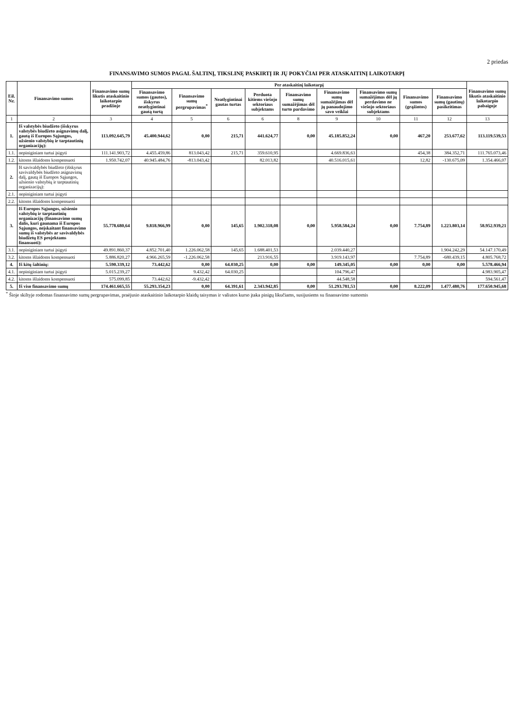2 priedas
FINANSAVIMO SUMOS PAGAL ŠALTINĮ, TIKSLINĘ PASKIRTĮ IR JŲ POKYČIAI PER ATASKAITINĮ LAIKOTARPĮ
| Eil. Nr. | Finansavimo sumos | Finansavimo sumų likutis ataskaitinio laikotarpio pradžioje | Per ataskaitinį laikotarpį | | | | | | | | | Finansavimo sumų likutis ataskaitinio laikotarpio pabaigoje |
| --- | --- | --- | --- | --- | --- | --- | --- | --- | --- | --- | --- | --- |
| | | | Finansavimo sumos (gautos), išskyrus neatlygintinai gautą turtą | Finansavimo sumų pergrupavimas<sup>*</sup> | Neatlygintinai gautas turtas | Perduota kitiems viešojo sektoriaus subjektams | Finansavimo sumų sumažėjimas dėl turto pardavimo | Finansavimo sumų sumažėjimas dėl jų panaudojimo savo veiklai | Finansavimo sumų sumažėjimas dėl jų perdavimo ne viešojo sektoriaus subjektams | Finansavimo sumos (grąžintos) | Finansavimo sumų (gautinų) pasikeitimas | |
| 1 | 2 | 3 | 4 | 5 | 6 | 6 | 8 | 9 | 10 | 11 | 12 | 13 |
| 1. | Iš valstybės biudžeto (išskyrus valstybės biudžeto asignavimų dalį, gautą iš Europos Sąjungos, užsienio valstybių ir tarptautinių organizacijų): | 113.092.645,79 | 45.400.944,62 | 0,00 | 215,71 | 441.624,77 | 0,00 | 45.185.852,24 | 0,00 | 467,20 | 253.677,62 | 113.119.539,53 |
| 1.1. | nepiniginiam turtui įsigyti | 111.141.903,72 | 4.455.459,86 | 813.043,42 | 215,71 | 359.610,95 | | 4.669.836,63 | | 454,38 | 384.352,71 | 111.765.073,46 |
| 1.2. | kitoms išlaidoms kompensuoti | 1.950.742,07 | 40.945.484,76 | -813.043,42 | | 82.013,82 | | 40.516.015,61 | | 12,82 | -130.675,09 | 1.354.466,07 |
| 2. | Iš savivaldybės biudžeto (išskyrus savivaldybės biudžeto asignavimų dalį, gautą iš Europos Sąjungos, užsienio valstybių ir tarptautinių organizacijų): | | | | | | | | | | | |
| 2.1. | nepiniginiam turtui įsigyti | | | | | | | | | | | |
| 2.2. | kitoms išlaidoms kompensuoti | | | | | | | | | | | |
| 3. | Iš Europos Sąjungos, užsienio valstybių ir tarptautinių organizacijų (finansavimo sumų dalis, kuri gaunama iš Europos Sąjungos, neįskaitant finansavimo sumų iš valstybės ar savivaldybės biudžetų ES projektams finansuoti): | 55.778.680,64 | 9.818.966,99 | 0,00 | 145,65 | 1.902.318,08 | 0,00 | 5.958.584,24 | 0,00 | 7.754,89 | 1.223.803,14 | 58.952.939,21 |
| 3.1. | nepiniginiam turtui įsigyti | 49.891.860,37 | 4.852.701,40 | 1.226.062,58 | 145,65 | 1.688.401,53 | | 2.039.440,27 | | | 1.904.242,29 | 54.147.170,49 |
| 3.2. | kitoms išlaidoms kompensuoti | 5.886.820,27 | 4.966.265,59 | -1.226.062,58 | | 213.916,55 | | 3.919.143,97 | | 7.754,89 | -680.439,15 | 4.805.768,72 |
| 4. | Iš kitų šaltinių: | 5.590.339,12 | 73.442,62 | 0,00 | 64.030,25 | 0,00 | 0,00 | 149.345,05 | 0,00 | 0,00 | 0,00 | 5.578.466,94 |
| 4.1. | nepiniginiam turtui įsigyti | 5.015.239,27 | | 9.432,42 | 64.030,25 | | | 104.796,47 | | | | 4.983.905,47 |
| 4.2. | kitoms išlaidoms kompensuoti | 575.099,85 | 73.442,62 | -9.432,42 | | | | 44.548,58 | | | | 594.561,47 |
| 5. | Iš viso finansavimo sumų | 174.461.665,55 | 55.293.354,23 | 0,00 | 64.391,61 | 2.343.942,85 | 0,00 | 51.293.781,53 | 0,00 | 8.222,09 | 1.477.480,76 | 177.650.945,68 |
<sup>*</sup> Šioje skiltyje rodomas finansavimo sumų pergrupavimas, praėjusio ataskaitinio laikotarpio klaidų taisymas ir valiutos kurso įtaka pinigų likučiams, susijusiems su finansavimo sumomis